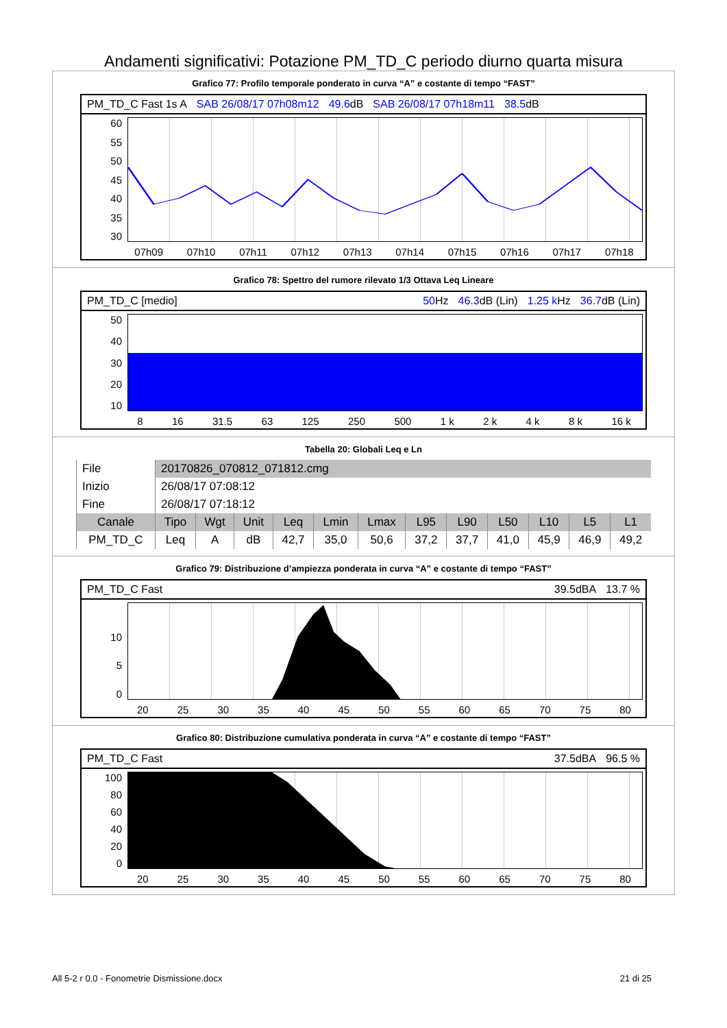Andamenti significativi: Potazione PM_TD_C periodo diurno quarta misura
Grafico 77: Profilo temporale ponderato in curva “A” e costante di tempo “FAST”
PM_TD_C Fast 1s A SAB 26/08/17 07h08m12 49.6dB SAB 26/08/17 07h18m11 38.5dB
60
55
50
45
40
35
30
07h09 07h10 07h11 07h12 07h13 07h14 07h15 07h16 07h17 07h18
Grafico 78: Spettro del rumore rilevato 1/3 Ottava Leq Lineare
PM_TD_C [medio] 50 Hz 46.3dB (Lin) 1.25 k Hz 36.7dB (Lin)
50
40
30
20
10
8 16 31.5 63 125 250 500 1 k 2 k 4 k 8 k 16 k
Tabella 20: Globali Leq e Ln
| File | 20170826_070812_071812.cmg | | | | | | | | | | | |
| Inizio | 26/08/17 07:08:12 | | | | | | | | | | | |
| Fine | 26/08/17 07:18:12 | | | | | | | | | | | |
| Canale | Tipo | Wgt | Unit | Leq | Lmin | Lmax | L95 | L90 | L50 | L10 | L5 | L1 |
| PM_TD_C | Leq | A | dB | 42,7 | 35,0 | 50,6 | 37,2 | 37,7 | 41,0 | 45,9 | 46,9 | 49,2 |
Grafico 79: Distribuzione d’ampiezza ponderata in curva “A” e costante di tempo “FAST”
PM_TD_C Fast 39.5dBA 13.7 %
10
5
0
20 25 30 35 40 45 50 55 60 65 70 75 80
Grafico 80: Distribuzione cumulativa ponderata in curva “A” e costante di tempo “FAST”
PM_TD_C Fast 37.5dBA 96.5 %
100
80
60
40
20
0
20 25 30 35 40 45 50 55 60 65 70 75 80
All 5-2 r 0.0 - Fonometrie Dismissione.docx 21 di 25